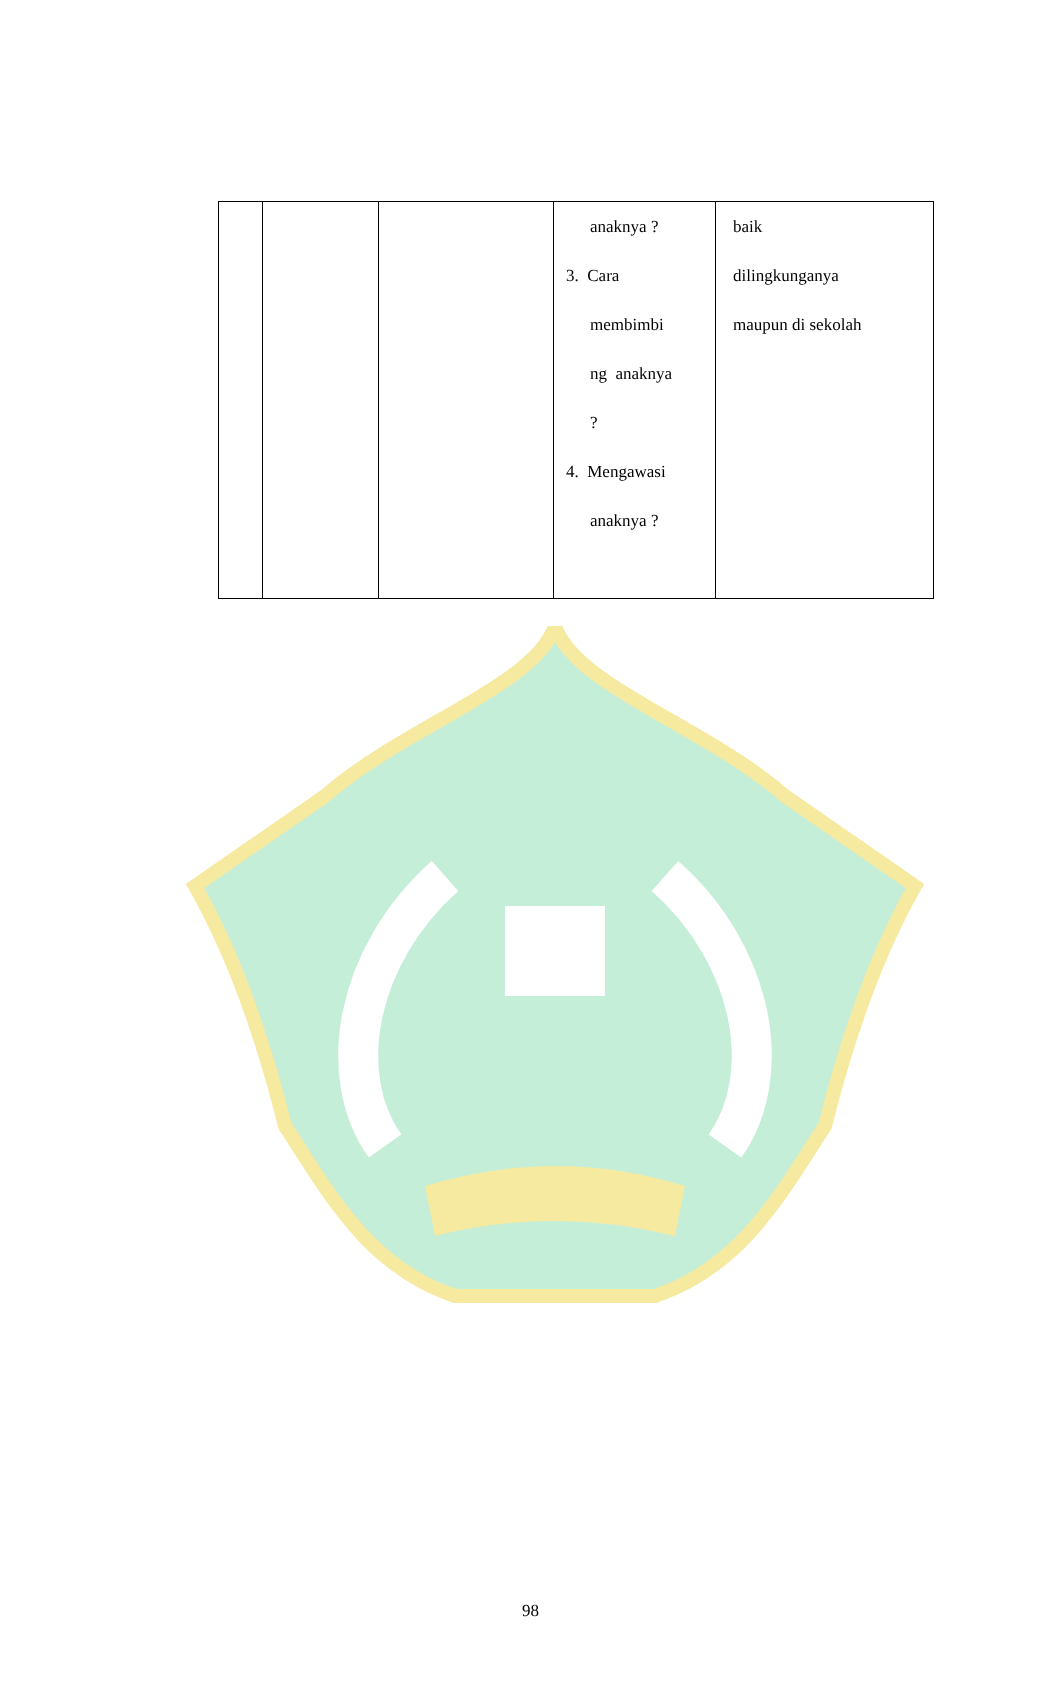| | | | anaknya ? 3. Cara membimbi ng anaknya ? 4. Mengawasi anaknya ? | baik dilingkunganya maupun di sekolah |
98